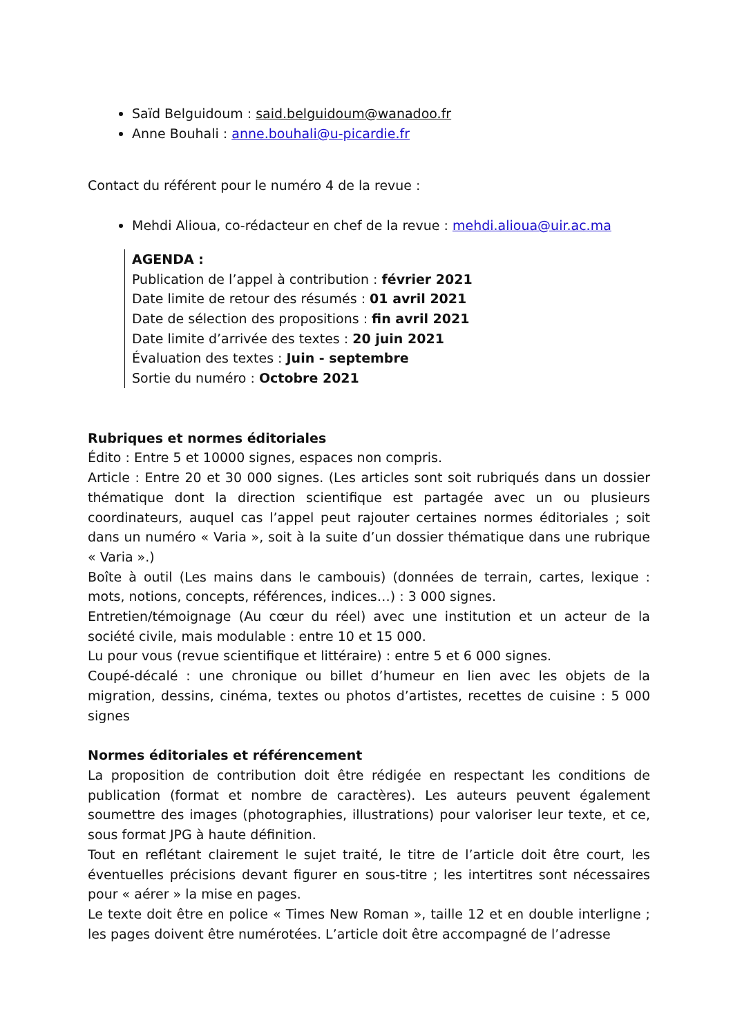Saïd Belguidoum : said.belguidoum@wanadoo.fr
Anne Bouhali : anne.bouhali@u-picardie.fr
Contact du référent pour le numéro 4 de la revue :
Mehdi Alioua, co-rédacteur en chef de la revue : mehdi.alioua@uir.ac.ma
AGENDA :
Publication de l’appel à contribution : février 2021
Date limite de retour des résumés : 01 avril 2021
Date de sélection des propositions : fin avril 2021
Date limite d’arrivée des textes : 20 juin 2021
Évaluation des textes : Juin - septembre
Sortie du numéro : Octobre 2021
Rubriques et normes éditoriales
Édito : Entre 5 et 10000 signes, espaces non compris.
Article : Entre 20 et 30 000 signes. (Les articles sont soit rubriqués dans un dossier thématique dont la direction scientifique est partagée avec un ou plusieurs coordinateurs, auquel cas l’appel peut rajouter certaines normes éditoriales ; soit dans un numéro « Varia », soit à la suite d’un dossier thématique dans une rubrique « Varia ».)
Boîte à outil (Les mains dans le cambouis) (données de terrain, cartes, lexique : mots, notions, concepts, références, indices…) : 3 000 signes.
Entretien/témoignage (Au cœur du réel) avec une institution et un acteur de la société civile, mais modulable : entre 10 et 15 000.
Lu pour vous (revue scientifique et littéraire) : entre 5 et 6 000 signes.
Coupé-décalé : une chronique ou billet d’humeur en lien avec les objets de la migration, dessins, cinéma, textes ou photos d’artistes, recettes de cuisine : 5 000 signes
Normes éditoriales et référencement
La proposition de contribution doit être rédigée en respectant les conditions de publication (format et nombre de caractères). Les auteurs peuvent également soumettre des images (photographies, illustrations) pour valoriser leur texte, et ce, sous format JPG à haute définition.
Tout en reflétant clairement le sujet traité, le titre de l’article doit être court, les éventuelles précisions devant figurer en sous-titre ; les intertitres sont nécessaires pour « aérer » la mise en pages.
Le texte doit être en police « Times New Roman », taille 12 et en double interligne ; les pages doivent être numérotées. L’article doit être accompagné de l’adresse